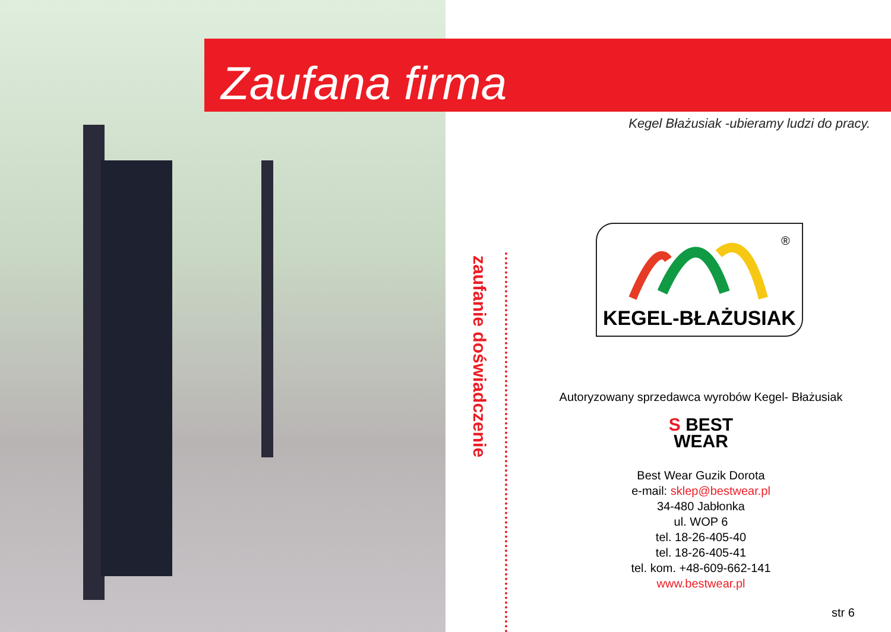Zaufana firma
Kegel Błażusiak -ubieramy ludzi do pracy.
zaufanie doświadczenie
®
KEGEL-BŁAŻUSIAK
Autoryzowany sprzedawca wyrobów Kegel- Błażusiak
S BEST
WEAR
Best Wear Guzik Dorota
e-mail: sklep@bestwear.pl
34-480 Jabłonka
ul. WOP 6
tel. 18-26-405-40
tel. 18-26-405-41
tel. kom. +48-609-662-141
www.bestwear.pl
str 6